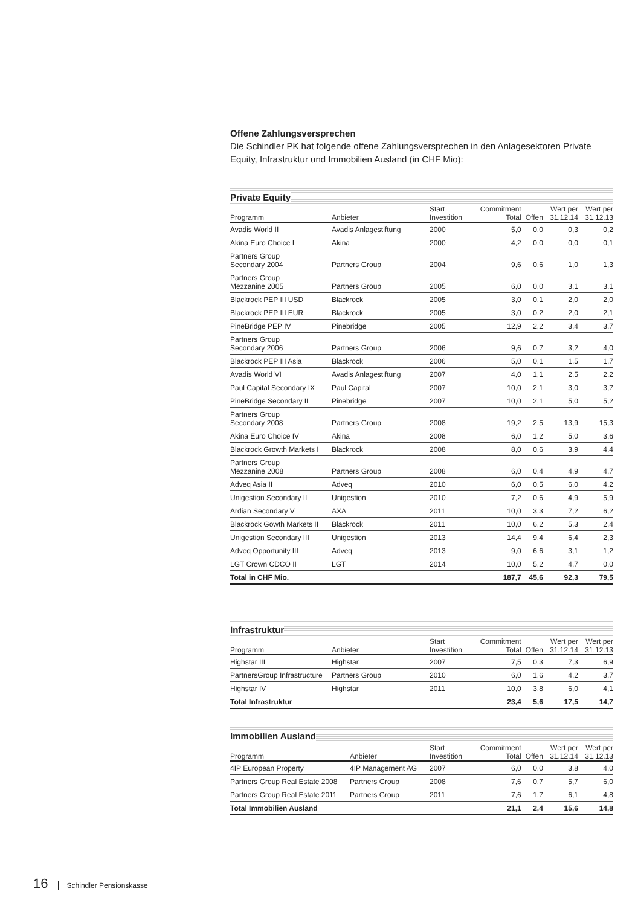Offene Zahlungsversprechen
Die Schindler PK hat folgende offene Zahlungsversprechen in den Anlagesektoren Private Equity, Infrastruktur und Immobilien Ausland (in CHF Mio):
Private Equity
| Programm | Anbieter | Start Investition | Commitment Total | Offen | Wert per 31.12.14 | Wert per 31.12.13 |
| --- | --- | --- | --- | --- | --- | --- |
| Avadis World II | Avadis Anlagestiftung | 2000 | 5,0 | 0,0 | 0,3 | 0,2 |
| Akina Euro Choice I | Akina | 2000 | 4,2 | 0,0 | 0,0 | 0,1 |
| Partners Group Secondary 2004 | Partners Group | 2004 | 9,6 | 0,6 | 1,0 | 1,3 |
| Partners Group Mezzanine 2005 | Partners Group | 2005 | 6,0 | 0,0 | 3,1 | 3,1 |
| Blackrock PEP III USD | Blackrock | 2005 | 3,0 | 0,1 | 2,0 | 2,0 |
| Blackrock PEP III EUR | Blackrock | 2005 | 3,0 | 0,2 | 2,0 | 2,1 |
| PineBridge PEP IV | Pinebridge | 2005 | 12,9 | 2,2 | 3,4 | 3,7 |
| Partners Group Secondary 2006 | Partners Group | 2006 | 9,6 | 0,7 | 3,2 | 4,0 |
| Blackrock PEP III Asia | Blackrock | 2006 | 5,0 | 0,1 | 1,5 | 1,7 |
| Avadis World VI | Avadis Anlagestiftung | 2007 | 4,0 | 1,1 | 2,5 | 2,2 |
| Paul Capital Secondary IX | Paul Capital | 2007 | 10,0 | 2,1 | 3,0 | 3,7 |
| PineBridge Secondary II | Pinebridge | 2007 | 10,0 | 2,1 | 5,0 | 5,2 |
| Partners Group Secondary 2008 | Partners Group | 2008 | 19,2 | 2,5 | 13,9 | 15,3 |
| Akina Euro Choice IV | Akina | 2008 | 6,0 | 1,2 | 5,0 | 3,6 |
| Blackrock Growth Markets I | Blackrock | 2008 | 8,0 | 0,6 | 3,9 | 4,4 |
| Partners Group Mezzanine 2008 | Partners Group | 2008 | 6,0 | 0,4 | 4,9 | 4,7 |
| Adveq Asia II | Adveq | 2010 | 6,0 | 0,5 | 6,0 | 4,2 |
| Unigestion Secondary II | Unigestion | 2010 | 7,2 | 0,6 | 4,9 | 5,9 |
| Ardian Secondary V | AXA | 2011 | 10,0 | 3,3 | 7,2 | 6,2 |
| Blackrock Gowth Markets II | Blackrock | 2011 | 10,0 | 6,2 | 5,3 | 2,4 |
| Unigestion Secondary III | Unigestion | 2013 | 14,4 | 9,4 | 6,4 | 2,3 |
| Adveq Opportunity III | Adveq | 2013 | 9,0 | 6,6 | 3,1 | 1,2 |
| LGT Crown CDCO II | LGT | 2014 | 10,0 | 5,2 | 4,7 | 0,0 |
| Total in CHF Mio. | | | 187,7 | 45,6 | 92,3 | 79,5 |
Infrastruktur
| Programm | Anbieter | Start Investition | Commitment Total | Offen | Wert per 31.12.14 | Wert per 31.12.13 |
| --- | --- | --- | --- | --- | --- | --- |
| Highstar III | Highstar | 2007 | 7,5 | 0,3 | 7,3 | 6,9 |
| PartnersGroup Infrastructure | Partners Group | 2010 | 6,0 | 1,6 | 4,2 | 3,7 |
| Highstar IV | Highstar | 2011 | 10,0 | 3,8 | 6,0 | 4,1 |
| Total Infrastruktur | | | 23,4 | 5,6 | 17,5 | 14,7 |
Immobilien Ausland
| Programm | Anbieter | Start Investition | Commitment Total | Offen | Wert per 31.12.14 | Wert per 31.12.13 |
| --- | --- | --- | --- | --- | --- | --- |
| 4IP European Property | 4IP Management AG | 2007 | 6,0 | 0,0 | 3,8 | 4,0 |
| Partners Group Real Estate 2008 | Partners Group | 2008 | 7,6 | 0,7 | 5,7 | 6,0 |
| Partners Group Real Estate 2011 | Partners Group | 2011 | 7,6 | 1,7 | 6,1 | 4,8 |
| Total Immobilien Ausland | | | 21,1 | 2,4 | 15,6 | 14,8 |
16 Schindler Pensionskasse